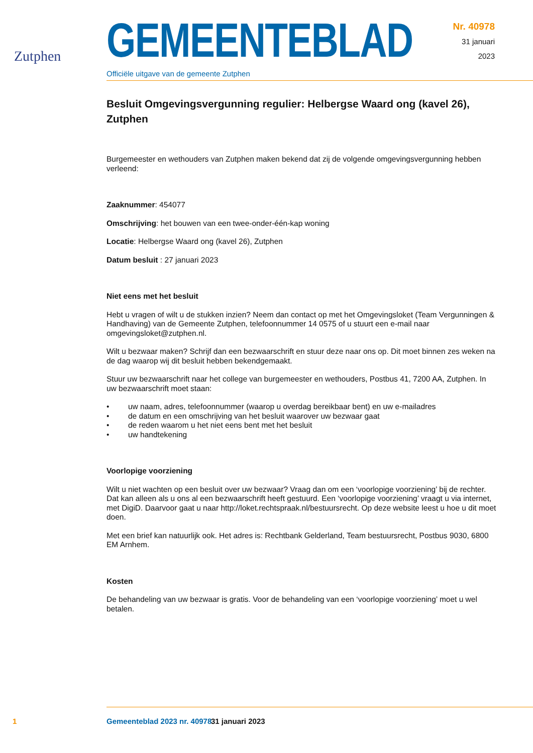Zutphen
GEMEENTEBLAD
Officiële uitgave van de gemeente Zutphen
Nr. 40978
31 januari
2023
Besluit Omgevingsvergunning regulier: Helbergse Waard ong (kavel 26), Zutphen
Burgemeester en wethouders van Zutphen maken bekend dat zij de volgende omgevingsvergunning hebben verleend:
Zaaknummer: 454077
Omschrijving: het bouwen van een twee-onder-één-kap woning
Locatie: Helbergse Waard ong (kavel 26), Zutphen
Datum besluit : 27 januari 2023
Niet eens met het besluit
Hebt u vragen of wilt u de stukken inzien? Neem dan contact op met het Omgevingsloket (Team Vergunningen & Handhaving) van de Gemeente Zutphen, telefoonnummer 14 0575 of u stuurt een e-mail naar omgevingsloket@zutphen.nl.
Wilt u bezwaar maken? Schrijf dan een bezwaarschrift en stuur deze naar ons op. Dit moet binnen zes weken na de dag waarop wij dit besluit hebben bekendgemaakt.
Stuur uw bezwaarschrift naar het college van burgemeester en wethouders, Postbus 41, 7200 AA, Zutphen. In uw bezwaarschrift moet staan:
• uw naam, adres, telefoonnummer (waarop u overdag bereikbaar bent) en uw e-mailadres
• de datum en een omschrijving van het besluit waarover uw bezwaar gaat
• de reden waarom u het niet eens bent met het besluit
• uw handtekening
Voorlopige voorziening
Wilt u niet wachten op een besluit over uw bezwaar? Vraag dan om een ‘voorlopige voorziening’ bij de rechter. Dat kan alleen als u ons al een bezwaarschrift heeft gestuurd. Een ‘voorlopige voorziening’ vraagt u via internet, met DigiD. Daarvoor gaat u naar http://loket.rechtspraak.nl/bestuursrecht. Op deze website leest u hoe u dit moet doen.
Met een brief kan natuurlijk ook. Het adres is: Rechtbank Gelderland, Team bestuursrecht, Postbus 9030, 6800 EM Arnhem.
Kosten
De behandeling van uw bezwaar is gratis. Voor de behandeling van een ‘voorlopige voorziening’ moet u wel betalen.
1 Gemeenteblad 2023 nr. 40978 31 januari 2023